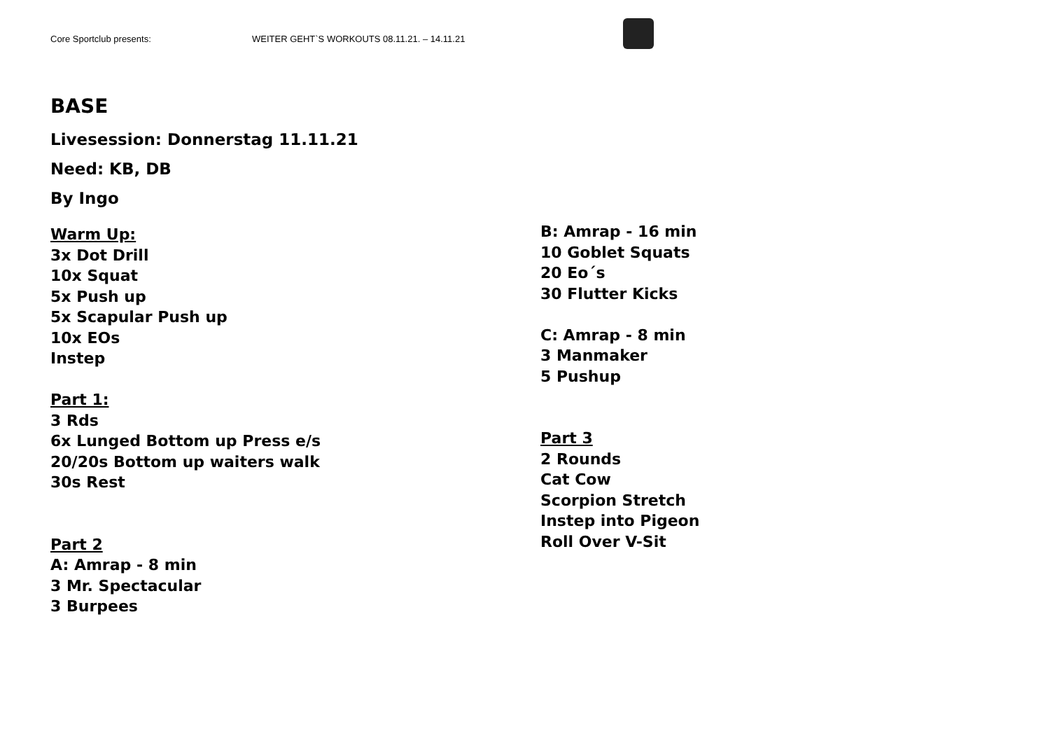Core Sportclub presents: WEITER GEHT`S WORKOUTS 08.11.21. – 14.11.21
BASE
Livesession: Donnerstag 11.11.21
Need: KB, DB
By Ingo
Warm Up:
3x Dot Drill
10x Squat
5x Push up
5x Scapular Push up
10x EOs
Instep
Part 1:
3 Rds
6x Lunged Bottom up Press e/s
20/20s Bottom up waiters walk
30s Rest
Part 2
A: Amrap - 8 min
3 Mr. Spectacular
3 Burpees
B: Amrap - 16 min
10 Goblet Squats
20 Eo´s
30 Flutter Kicks
C: Amrap - 8 min
3 Manmaker
5 Pushup
Part 3
2 Rounds
Cat Cow
Scorpion Stretch
Instep into Pigeon
Roll Over V-Sit